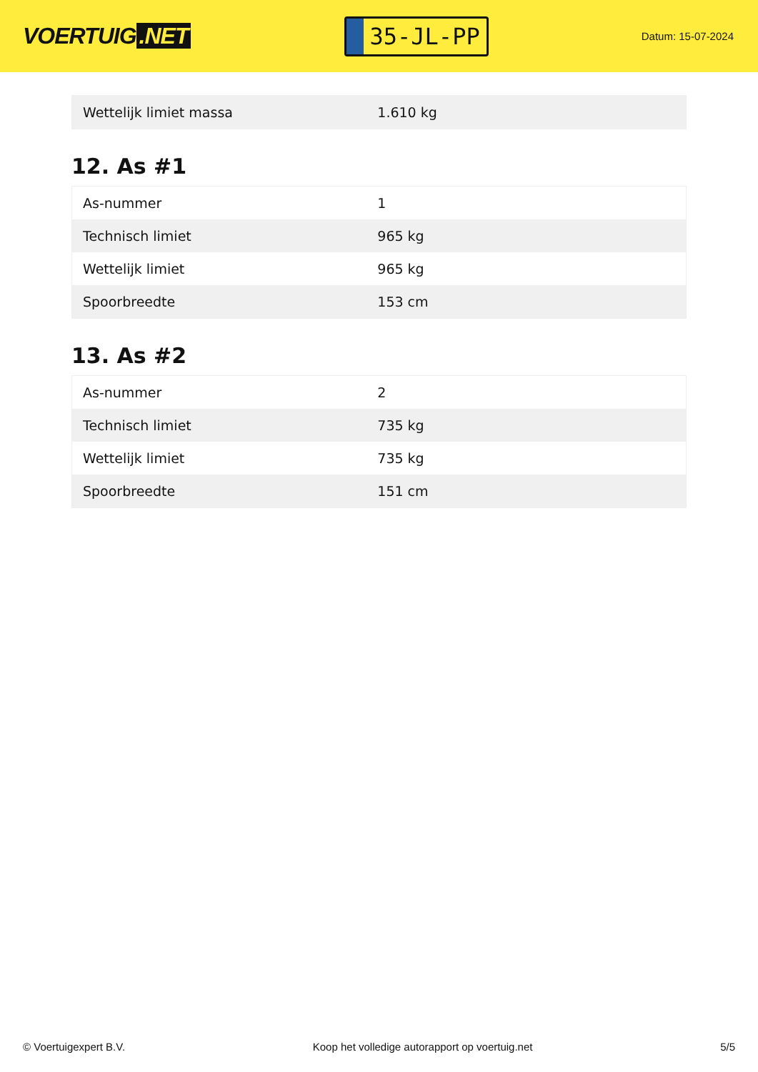VOERTUIG.NET
35-JL-PP
Datum: 15-07-2024
| Wettelijk limiet massa | 1.610 kg |
12. As #1
| As-nummer | 1 |
| Technisch limiet | 965 kg |
| Wettelijk limiet | 965 kg |
| Spoorbreedte | 153 cm |
13. As #2
| As-nummer | 2 |
| Technisch limiet | 735 kg |
| Wettelijk limiet | 735 kg |
| Spoorbreedte | 151 cm |
© Voertuigexpert B.V. Koop het volledige autorapport op voertuig.net 5/5